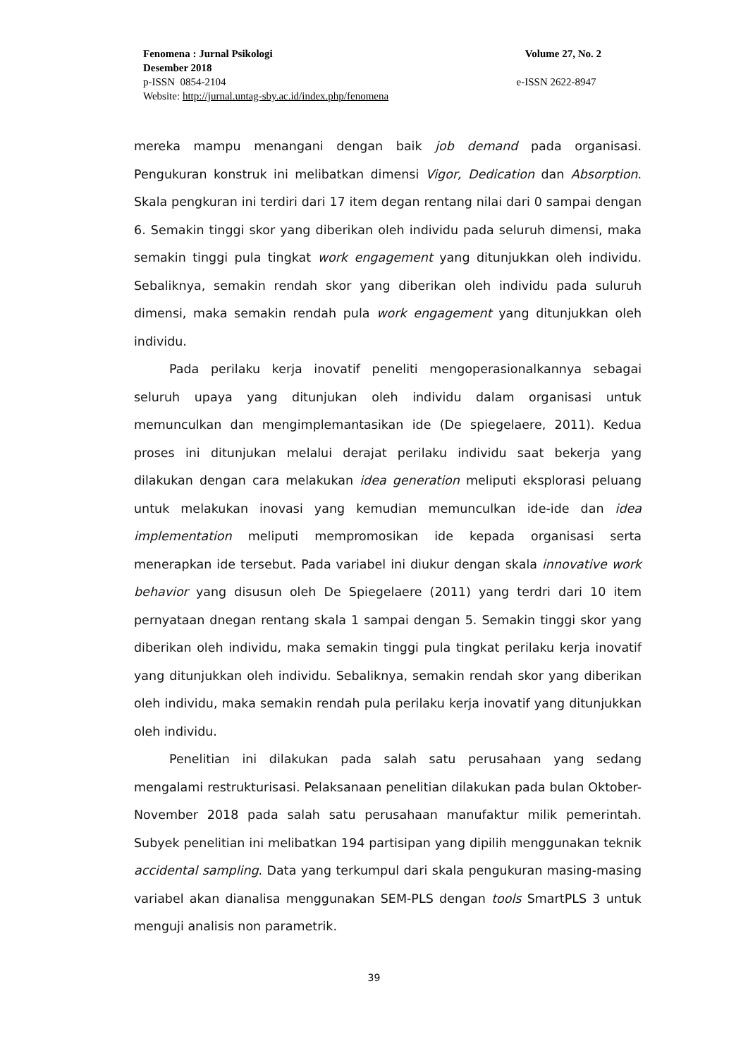Fenomena : Jurnal Psikologi Volume 27, No. 2
Desember 2018
p-ISSN 0854-2104 e-ISSN 2622-8947
Website: http://jurnal.untag-sby.ac.id/index.php/fenomena
mereka mampu menangani dengan baik job demand pada organisasi. Pengukuran konstruk ini melibatkan dimensi Vigor, Dedication dan Absorption. Skala pengkuran ini terdiri dari 17 item degan rentang nilai dari 0 sampai dengan 6. Semakin tinggi skor yang diberikan oleh individu pada seluruh dimensi, maka semakin tinggi pula tingkat work engagement yang ditunjukkan oleh individu. Sebaliknya, semakin rendah skor yang diberikan oleh individu pada suluruh dimensi, maka semakin rendah pula work engagement yang ditunjukkan oleh individu.
Pada perilaku kerja inovatif peneliti mengoperasionalkannya sebagai seluruh upaya yang ditunjukan oleh individu dalam organisasi untuk memunculkan dan mengimplemantasikan ide (De spiegelaere, 2011). Kedua proses ini ditunjukan melalui derajat perilaku individu saat bekerja yang dilakukan dengan cara melakukan idea generation meliputi eksplorasi peluang untuk melakukan inovasi yang kemudian memunculkan ide-ide dan idea implementation meliputi mempromosikan ide kepada organisasi serta menerapkan ide tersebut. Pada variabel ini diukur dengan skala innovative work behavior yang disusun oleh De Spiegelaere (2011) yang terdri dari 10 item pernyataan dnegan rentang skala 1 sampai dengan 5. Semakin tinggi skor yang diberikan oleh individu, maka semakin tinggi pula tingkat perilaku kerja inovatif yang ditunjukkan oleh individu. Sebaliknya, semakin rendah skor yang diberikan oleh individu, maka semakin rendah pula perilaku kerja inovatif yang ditunjukkan oleh individu.
Penelitian ini dilakukan pada salah satu perusahaan yang sedang mengalami restrukturisasi. Pelaksanaan penelitian dilakukan pada bulan Oktober-November 2018 pada salah satu perusahaan manufaktur milik pemerintah. Subyek penelitian ini melibatkan 194 partisipan yang dipilih menggunakan teknik accidental sampling. Data yang terkumpul dari skala pengukuran masing-masing variabel akan dianalisa menggunakan SEM-PLS dengan tools SmartPLS 3 untuk menguji analisis non parametrik.
39